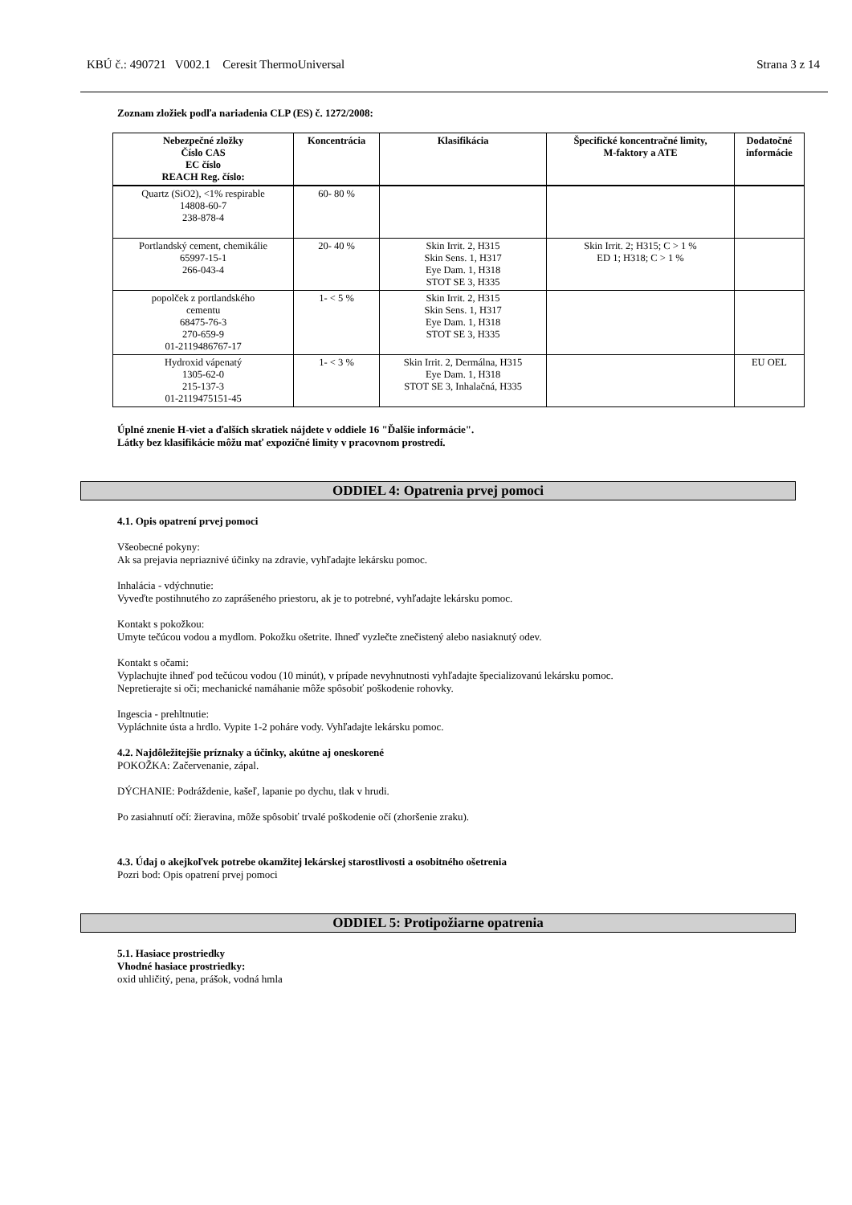KBÚ č.: 490721 V002.1 Ceresit ThermoUniversal Strana 3 z 14
Zoznam zložiek podľa nariadenia CLP (ES) č. 1272/2008:
| Nebezpečné zložky Číslo CAS EC číslo REACH Reg. číslo: | Koncentrácia | Klasifikácia | Špecifické koncentračné limity, M-faktory a ATE | Dodatočné informácie |
| --- | --- | --- | --- | --- |
| Quartz (SiO2), <1% respirable 14808-60-7 238-878-4 | 60- 80 % | | | |
| Portlandský cement, chemikálie 65997-15-1 266-043-4 | 20- 40 % | Skin Irrit. 2, H315 Skin Sens. 1, H317 Eye Dam. 1, H318 STOT SE 3, H335 | Skin Irrit. 2; H315; C > 1 % ED 1; H318; C > 1 % | |
| popolček z portlandského cementu 68475-76-3 270-659-9 01-2119486767-17 | 1- < 5 % | Skin Irrit. 2, H315 Skin Sens. 1, H317 Eye Dam. 1, H318 STOT SE 3, H335 | | |
| Hydroxid vápenatý 1305-62-0 215-137-3 01-2119475151-45 | 1- < 3 % | Skin Irrit. 2, Dermálna, H315 Eye Dam. 1, H318 STOT SE 3, Inhalačná, H335 | | EU OEL |
Úplné znenie H-viet a ďalších skratiek nájdete v oddiele 16 "Ďalšie informácie".
Látky bez klasifikácie môžu mať expozičné limity v pracovnom prostredí.
ODDIEL 4: Opatrenia prvej pomoci
4.1. Opis opatrení prvej pomoci
Všeobecné pokyny:
Ak sa prejavia nepriaznivé účinky na zdravie, vyhľadajte lekársku pomoc.
Inhalácia - vdýchnutie:
Vyveďte postihnutého zo zaprášeného priestoru, ak je to potrebné, vyhľadajte lekársku pomoc.
Kontakt s pokožkou:
Umyte tečúcou vodou a mydlom. Pokožku ošetrite. Ihneď vyzlečte znečistený alebo nasiaknutý odev.
Kontakt s očami:
Vyplachujte ihneď pod tečúcou vodou (10 minút), v prípade nevyhnutnosti vyhľadajte špecializovanú lekársku pomoc.
Nepretierajte si oči; mechanické namáhanie môže spôsobiť poškodenie rohovky.
Ingescia - prehltnutie:
Vypláchnite ústa a hrdlo. Vypite 1-2 poháre vody. Vyhľadajte lekársku pomoc.
4.2. Najdôležitejšie príznaky a účinky, akútne aj oneskorené
POKOŽKA: Začervenanie, zápal.
DÝCHANIE: Podráždenie, kašeľ, lapanie po dychu, tlak v hrudi.
Po zasiahnutí očí: žieravina, môže spôsobiť trvalé poškodenie očí (zhoršenie zraku).
4.3. Údaj o akejkoľvek potrebe okamžitej lekárskej starostlivosti a osobitného ošetrenia
Pozri bod: Opis opatrení prvej pomoci
ODDIEL 5: Protipožiarne opatrenia
5.1. Hasiace prostriedky
Vhodné hasiace prostriedky:
oxid uhličitý, pena, prášok, vodná hmla